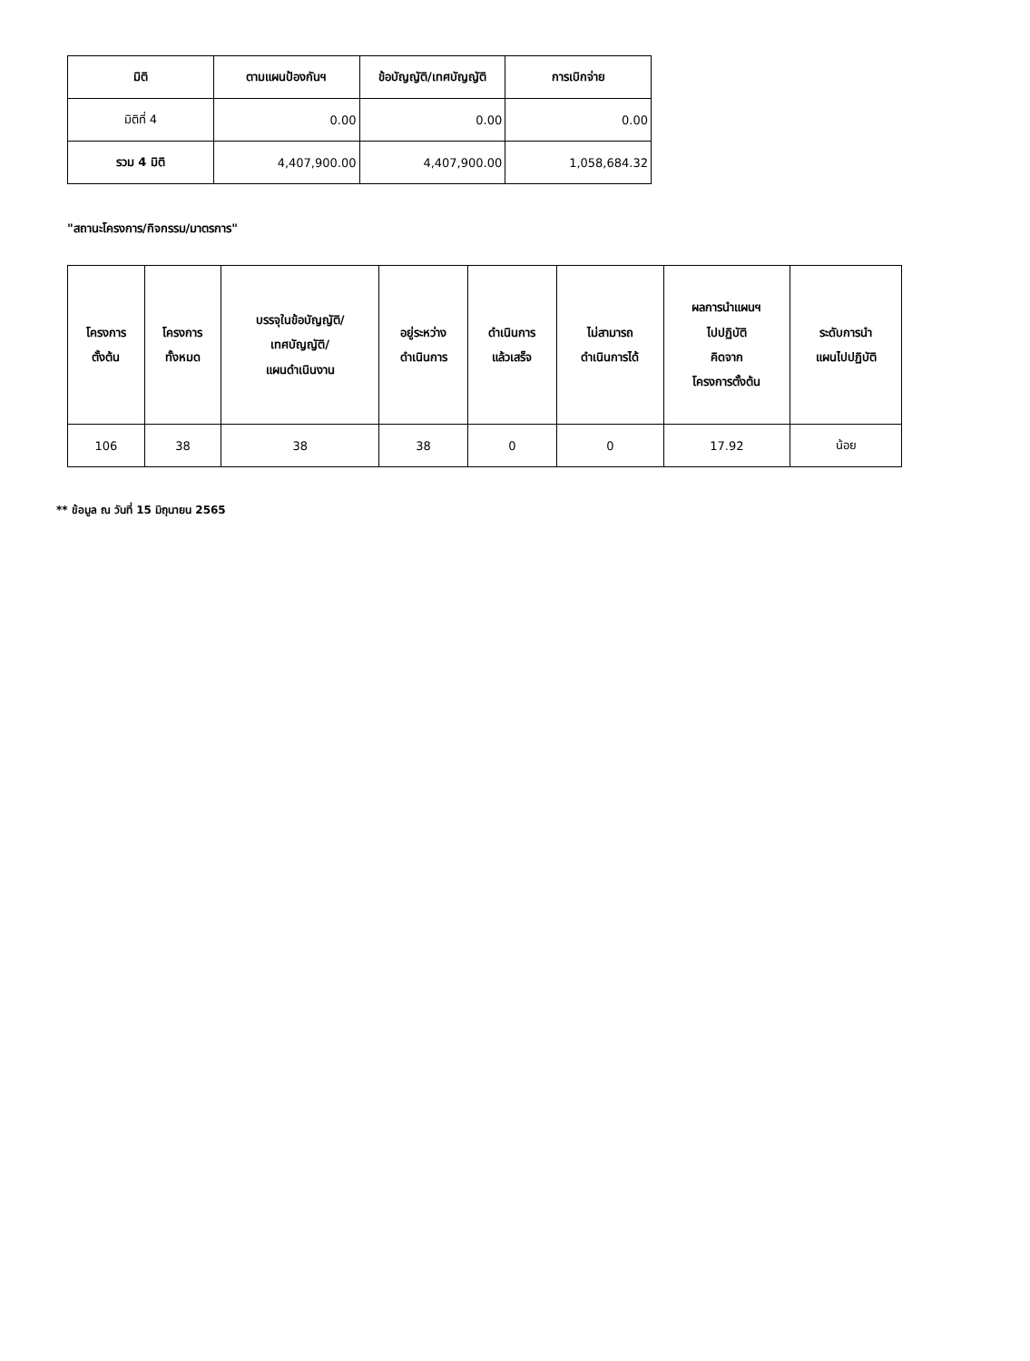| มิติ | ตามแผนป้องกันฯ | ข้อบัญญัติ/เทศบัญญัติ | การเบิกจ่าย |
| --- | --- | --- | --- |
| มิติที่ 4 | 0.00 | 0.00 | 0.00 |
| รวม 4 มิติ | 4,407,900.00 | 4,407,900.00 | 1,058,684.32 |
"สถานะโครงการ/กิจกรรม/มาตรการ"
| โครงการ ตั้งต้น | โครงการ ทั้งหมด | บรรจุในข้อบัญญัติ/ เทศบัญญัติ/ แผนดำเนินงาน | อยู่ระหว่าง ดำเนินการ | ดำเนินการ แล้วเสร็จ | ไม่สามารถ ดำเนินการได้ | ผลการนำแผนฯ ไปปฏิบัติ คิดจาก โครงการตั้งต้น | ระดับการนำ แผนไปปฏิบัติ |
| --- | --- | --- | --- | --- | --- | --- | --- |
| 106 | 38 | 38 | 38 | 0 | 0 | 17.92 | น้อย |
** ข้อมูล ณ วันที่ 15 มิถุนายน 2565